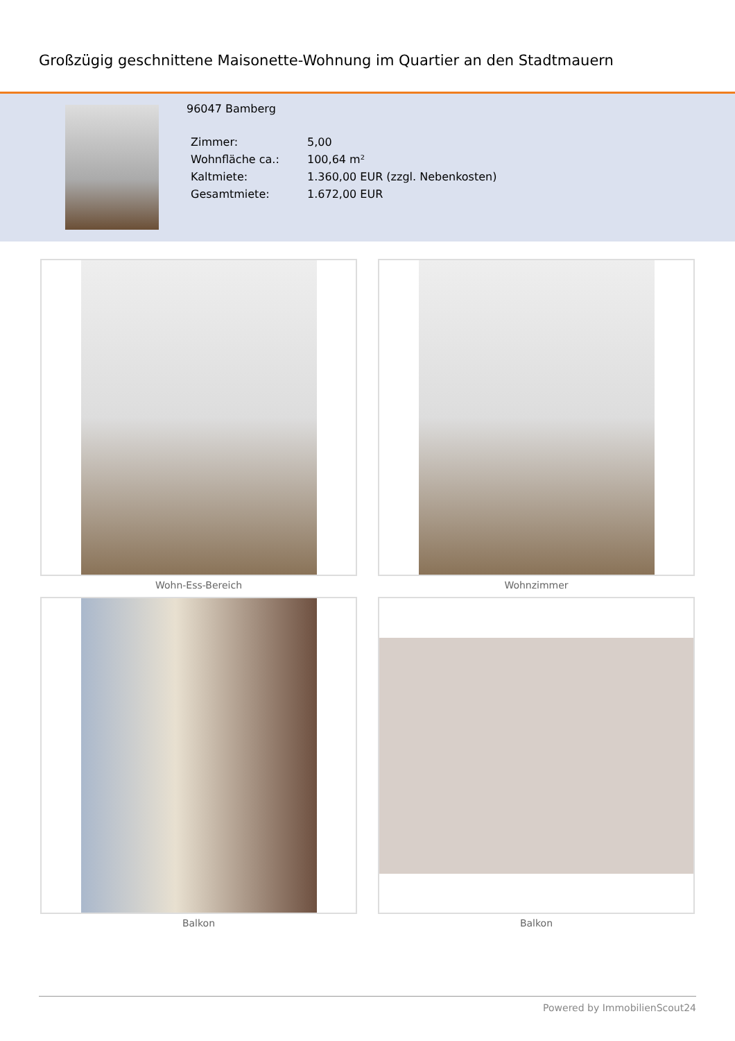Großzügig geschnittene Maisonette-Wohnung im Quartier an den Stadtmauern
96047 Bamberg
| Zimmer: | 5,00 |
| Wohnfläche ca.: | 100,64 m² |
| Kaltmiete: | 1.360,00 EUR (zzgl. Nebenkosten) |
| Gesamtmiete: | 1.672,00 EUR |
Wohn-Ess-Bereich
Wohnzimmer
Balkon
Balkon
Powered by ImmobilienScout24